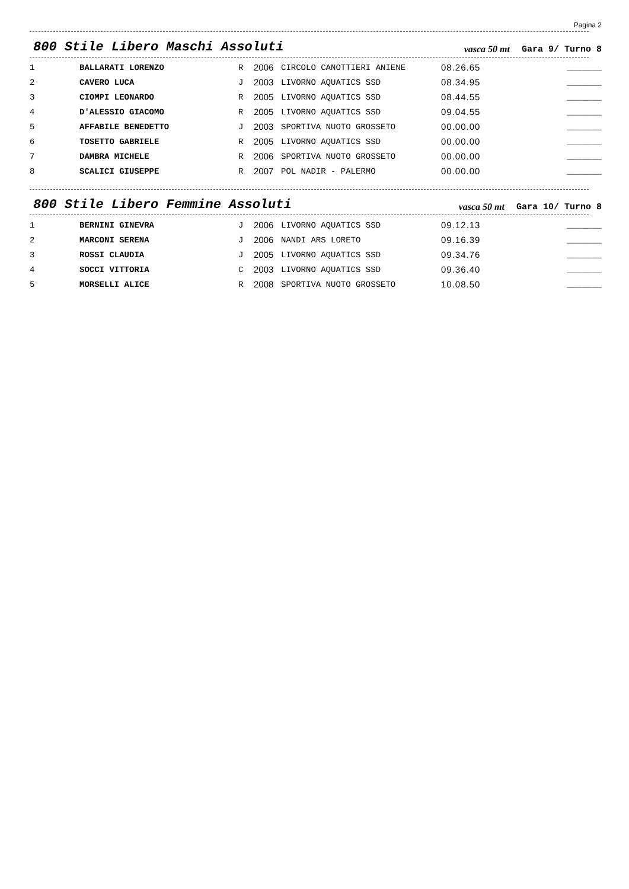Pagina 2
800 Stile Libero Maschi Assoluti
vasca 50 mt Gara 9/ Turno 8
| 1 | BALLARATI LORENZO | R | 2006 | CIRCOLO CANOTTIERI ANIENE | 08.26.65 | _______ |
| 2 | CAVERO LUCA | J | 2003 | LIVORNO AQUATICS SSD | 08.34.95 | _______ |
| 3 | CIOMPI LEONARDO | R | 2005 | LIVORNO AQUATICS SSD | 08.44.55 | _______ |
| 4 | D'ALESSIO GIACOMO | R | 2005 | LIVORNO AQUATICS SSD | 09.04.55 | _______ |
| 5 | AFFABILE BENEDETTO | J | 2003 | SPORTIVA NUOTO GROSSETO | 00.00.00 | _______ |
| 6 | TOSETTO GABRIELE | R | 2005 | LIVORNO AQUATICS SSD | 00.00.00 | _______ |
| 7 | DAMBRA MICHELE | R | 2006 | SPORTIVA NUOTO GROSSETO | 00.00.00 | _______ |
| 8 | SCALICI GIUSEPPE | R | 2007 | POL NADIR - PALERMO | 00.00.00 | _______ |
800 Stile Libero Femmine Assoluti
vasca 50 mt Gara 10/ Turno 8
| 1 | BERNINI GINEVRA | J | 2006 | LIVORNO AQUATICS SSD | 09.12.13 | _______ |
| 2 | MARCONI SERENA | J | 2006 | NANDI ARS LORETO | 09.16.39 | _______ |
| 3 | ROSSI CLAUDIA | J | 2005 | LIVORNO AQUATICS SSD | 09.34.76 | _______ |
| 4 | SOCCI VITTORIA | C | 2003 | LIVORNO AQUATICS SSD | 09.36.40 | _______ |
| 5 | MORSELLI ALICE | R | 2008 | SPORTIVA NUOTO GROSSETO | 10.08.50 | _______ |